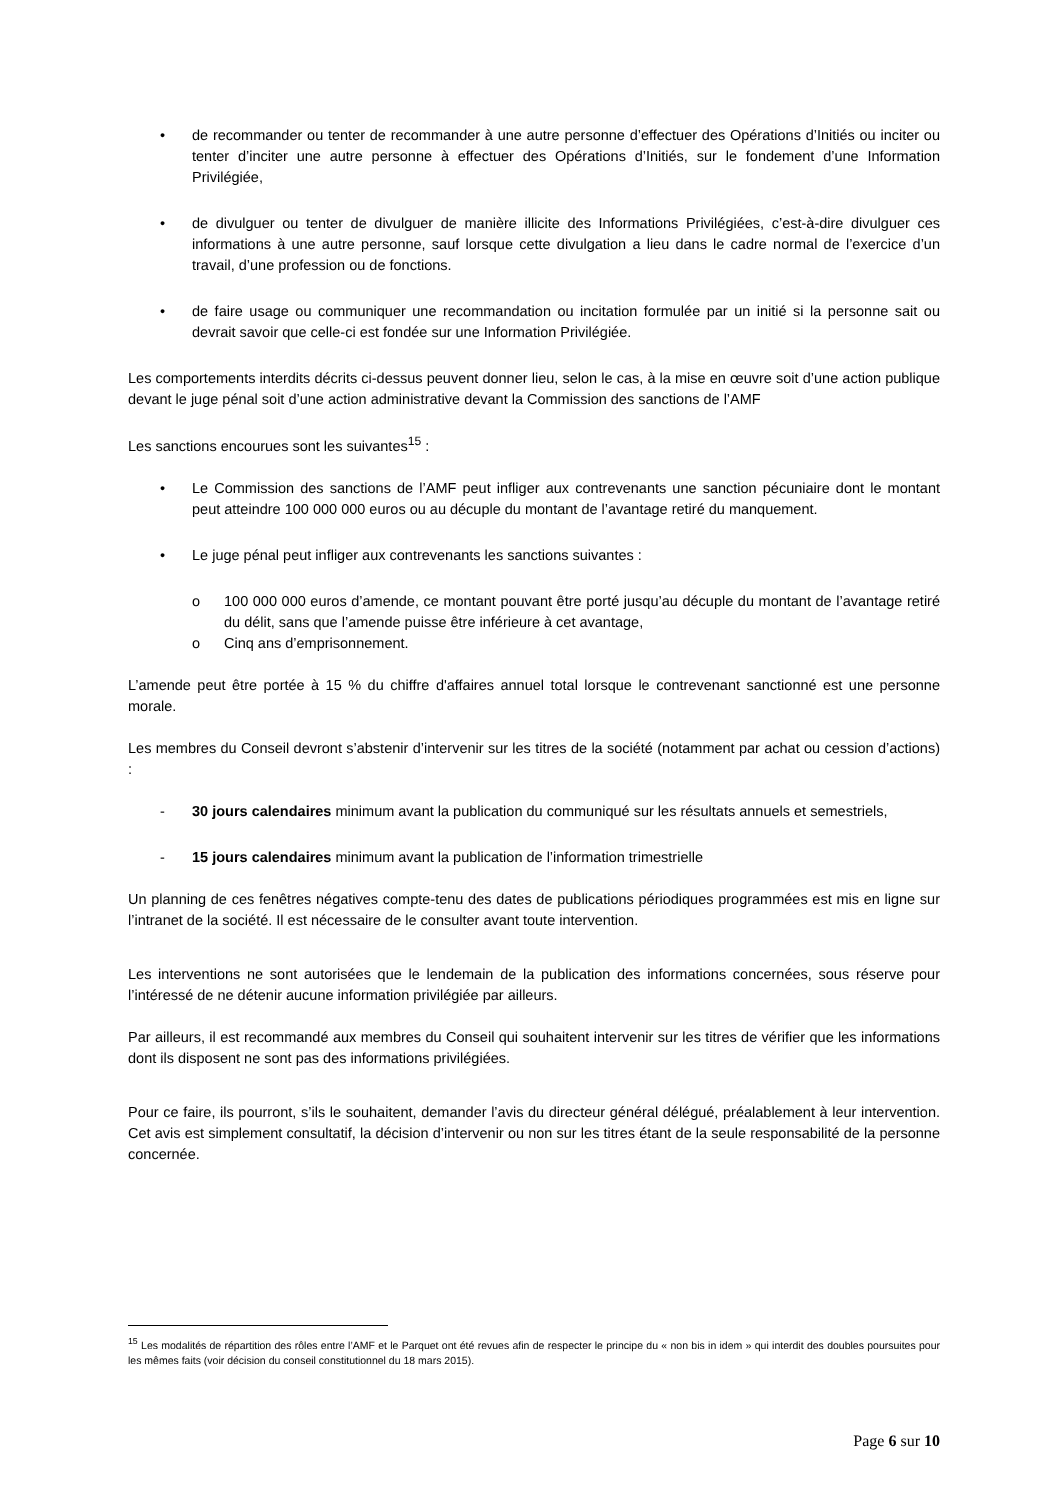• de recommander ou tenter de recommander à une autre personne d’effectuer des Opérations d’Initiés ou inciter ou tenter d’inciter une autre personne à effectuer des Opérations d’Initiés, sur le fondement d’une Information Privilégiée,
• de divulguer ou tenter de divulguer de manière illicite des Informations Privilégiées, c’est-à-dire divulguer ces informations à une autre personne, sauf lorsque cette divulgation a lieu dans le cadre normal de l’exercice d’un travail, d’une profession ou de fonctions.
• de faire usage ou communiquer une recommandation ou incitation formulée par un initié si la personne sait ou devrait savoir que celle-ci est fondée sur une Information Privilégiée.
Les comportements interdits décrits ci-dessus peuvent donner lieu, selon le cas, à la mise en œuvre soit d’une action publique devant le juge pénal soit d’une action administrative devant la Commission des sanctions de l’AMF
Les sanctions encourues sont les suivantes<sup>15</sup> :
• Le Commission des sanctions de l’AMF peut infliger aux contrevenants une sanction pécuniaire dont le montant peut atteindre 100 000 000 euros ou au décuple du montant de l’avantage retiré du manquement.
• Le juge pénal peut infliger aux contrevenants les sanctions suivantes :
o 100 000 000 euros d’amende, ce montant pouvant être porté jusqu’au décuple du montant de l’avantage retiré du délit, sans que l’amende puisse être inférieure à cet avantage,
o Cinq ans d’emprisonnement.
L’amende peut être portée à 15 % du chiffre d'affaires annuel total lorsque le contrevenant sanctionné est une personne morale.
Les membres du Conseil devront s’abstenir d’intervenir sur les titres de la société (notamment par achat ou cession d’actions) :
- 30 jours calendaires minimum avant la publication du communiqué sur les résultats annuels et semestriels,
- 15 jours calendaires minimum avant la publication de l’information trimestrielle
Un planning de ces fenêtres négatives compte-tenu des dates de publications périodiques programmées est mis en ligne sur l’intranet de la société. Il est nécessaire de le consulter avant toute intervention.
Les interventions ne sont autorisées que le lendemain de la publication des informations concernées, sous réserve pour l’intéressé de ne détenir aucune information privilégiée par ailleurs.
Par ailleurs, il est recommandé aux membres du Conseil qui souhaitent intervenir sur les titres de vérifier que les informations dont ils disposent ne sont pas des informations privilégiées.
Pour ce faire, ils pourront, s’ils le souhaitent, demander l’avis du directeur général délégué, préalablement à leur intervention. Cet avis est simplement consultatif, la décision d’intervenir ou non sur les titres étant de la seule responsabilité de la personne concernée.
<sup>15</sup> Les modalités de répartition des rôles entre l’AMF et le Parquet ont été revues afin de respecter le principe du « non bis in idem » qui interdit des doubles poursuites pour les mêmes faits (voir décision du conseil constitutionnel du 18 mars 2015).
Page 6 sur 10